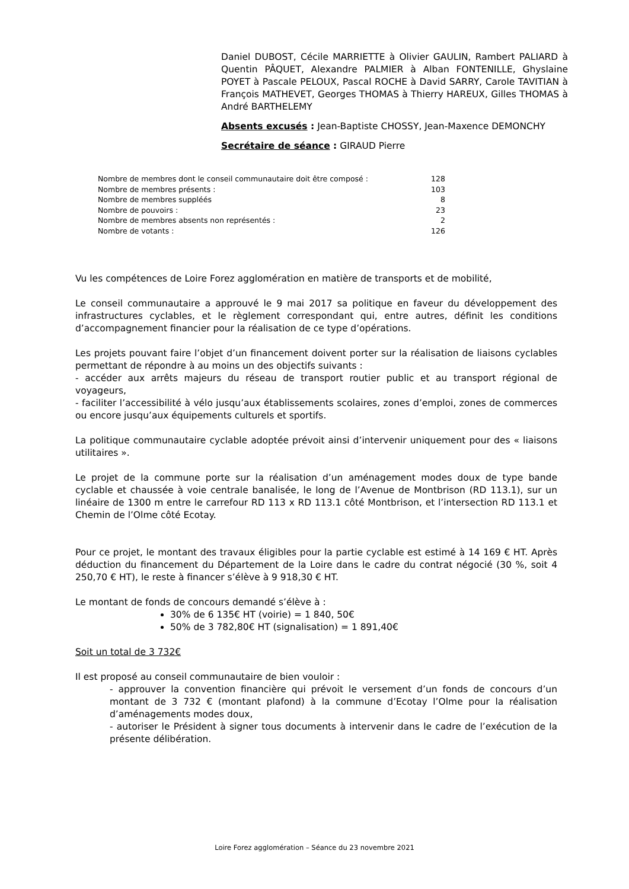Daniel DUBOST, Cécile MARRIETTE à Olivier GAULIN, Rambert PALIARD à Quentin PÂQUET, Alexandre PALMIER à Alban FONTENILLE, Ghyslaine POYET à Pascale PELOUX, Pascal ROCHE à David SARRY, Carole TAVITIAN à François MATHEVET, Georges THOMAS à Thierry HAREUX, Gilles THOMAS à André BARTHELEMY
Absents excusés : Jean-Baptiste CHOSSY, Jean-Maxence DEMONCHY
Secrétaire de séance : GIRAUD Pierre
| Nombre de membres dont le conseil communautaire doit être composé : | 128 |
| Nombre de membres présents : | 103 |
| Nombre de membres suppléés | 8 |
| Nombre de pouvoirs : | 23 |
| Nombre de membres absents non représentés : | 2 |
| Nombre de votants : | 126 |
Vu les compétences de Loire Forez agglomération en matière de transports et de mobilité,
Le conseil communautaire a approuvé le 9 mai 2017 sa politique en faveur du développement des infrastructures cyclables, et le règlement correspondant qui, entre autres, définit les conditions d’accompagnement financier pour la réalisation de ce type d’opérations.
Les projets pouvant faire l’objet d’un financement doivent porter sur la réalisation de liaisons cyclables permettant de répondre à au moins un des objectifs suivants :
- accéder aux arrêts majeurs du réseau de transport routier public et au transport régional de voyageurs,
- faciliter l’accessibilité à vélo jusqu’aux établissements scolaires, zones d’emploi, zones de commerces ou encore jusqu’aux équipements culturels et sportifs.
La politique communautaire cyclable adoptée prévoit ainsi d’intervenir uniquement pour des « liaisons utilitaires ».
Le projet de la commune porte sur la réalisation d’un aménagement modes doux de type bande cyclable et chaussée à voie centrale banalisée, le long de l’Avenue de Montbrison (RD 113.1), sur un linéaire de 1300 m entre le carrefour RD 113 x RD 113.1 côté Montbrison, et l’intersection RD 113.1 et Chemin de l’Olme côté Ecotay.
Pour ce projet, le montant des travaux éligibles pour la partie cyclable est estimé à 14 169 € HT. Après déduction du financement du Département de la Loire dans le cadre du contrat négocié (30 %, soit 4 250,70 € HT), le reste à financer s’élève à 9 918,30 € HT.
Le montant de fonds de concours demandé s’élève à :
30% de 6 135€ HT (voirie) = 1 840, 50€
50% de 3 782,80€ HT (signalisation) = 1 891,40€
Soit un total de 3 732€
Il est proposé au conseil communautaire de bien vouloir :
- approuver la convention financière qui prévoit le versement d’un fonds de concours d’un montant de 3 732 € (montant plafond) à la commune d’Ecotay l’Olme pour la réalisation d’aménagements modes doux,
- autoriser le Président à signer tous documents à intervenir dans le cadre de l’exécution de la présente délibération.
Loire Forez agglomération – Séance du 23 novembre 2021